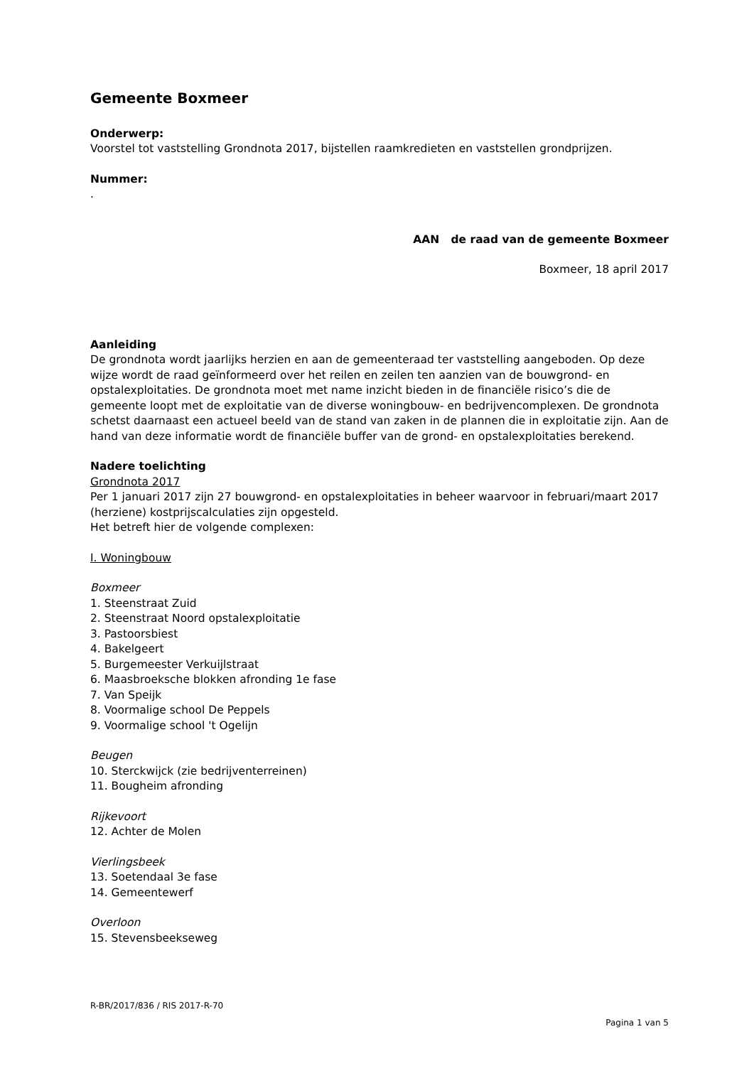Gemeente Boxmeer
Onderwerp:
Voorstel tot vaststelling Grondnota 2017, bijstellen raamkredieten en vaststellen grondprijzen.
Nummer:
.
AAN de raad van de gemeente Boxmeer
Boxmeer, 18 april 2017
Aanleiding
De grondnota wordt jaarlijks herzien en aan de gemeenteraad ter vaststelling aangeboden. Op deze wijze wordt de raad geïnformeerd over het reilen en zeilen ten aanzien van de bouwgrond- en opstalexploitaties. De grondnota moet met name inzicht bieden in de financiële risico’s die de gemeente loopt met de exploitatie van de diverse woningbouw- en bedrijvencomplexen. De grondnota schetst daarnaast een actueel beeld van de stand van zaken in de plannen die in exploitatie zijn. Aan de hand van deze informatie wordt de financiële buffer van de grond- en opstalexploitaties berekend.
Nadere toelichting
Grondnota 2017
Per 1 januari 2017 zijn 27 bouwgrond- en opstalexploitaties in beheer waarvoor in februari/maart 2017 (herziene) kostprijscalculaties zijn opgesteld.
Het betreft hier de volgende complexen:
I. Woningbouw
Boxmeer
1. Steenstraat Zuid
2. Steenstraat Noord opstalexploitatie
3. Pastoorsbiest
4. Bakelgeert
5. Burgemeester Verkuijlstraat
6. Maasbroeksche blokken afronding 1e fase
7. Van Speijk
8. Voormalige school De Peppels
9. Voormalige school 't Ogelijn
Beugen
10. Sterckwijck (zie bedrijventerreinen)
11. Bougheim afronding
Rijkevoort
12. Achter de Molen
Vierlingsbeek
13. Soetendaal 3e fase
14. Gemeentewerf
Overloon
15. Stevensbeekseweg
R-BR/2017/836 / RIS 2017-R-70
Pagina 1 van 5